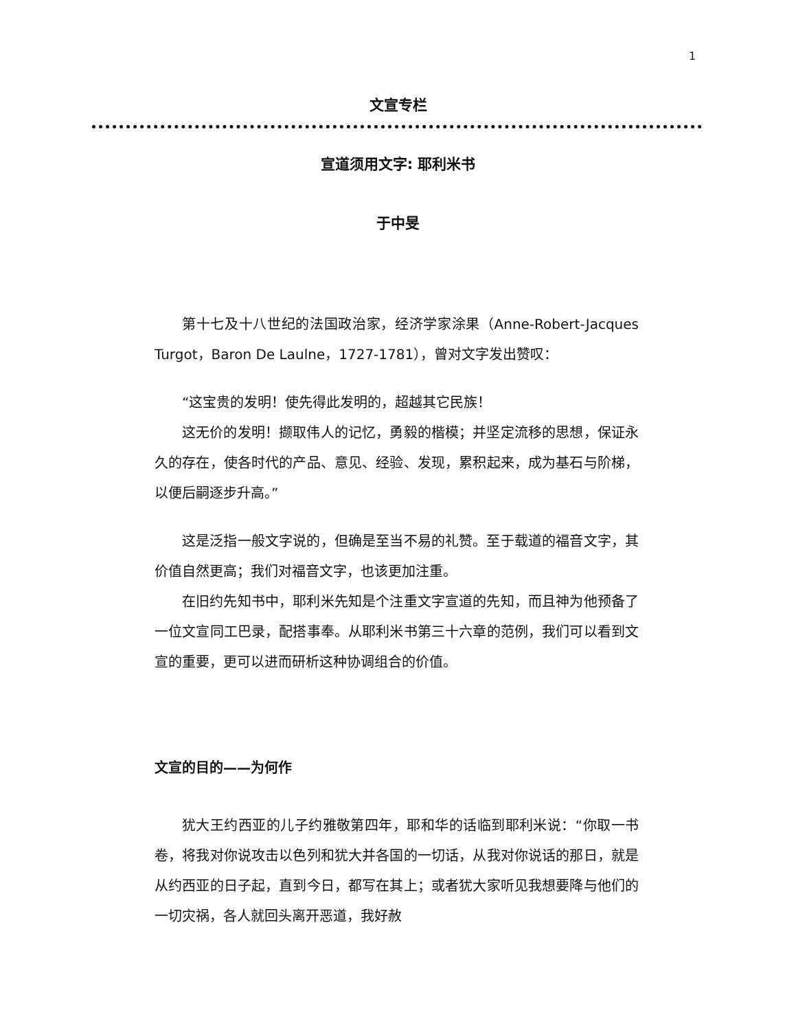1
文宣专栏
宣道须用文字: 耶利米书
于中旻
第十七及十八世纪的法国政治家，经济学家涂果（Anne-Robert-Jacques Turgot，Baron De Laulne，1727-1781），曾对文字发出赞叹：
“这宝贵的发明！使先得此发明的，超越其它民族！
这无价的发明！撷取伟人的记忆，勇毅的楷模；并坚定流移的思想，保证永久的存在，使各时代的产品、意见、经验、发现，累积起来，成为基石与阶梯，以便后嗣逐步升高。”
这是泛指一般文字说的，但确是至当不易的礼赞。至于载道的福音文字，其价值自然更高；我们对福音文字，也该更加注重。
在旧约先知书中，耶利米先知是个注重文字宣道的先知，而且神为他预备了一位文宣同工巴录，配搭事奉。从耶利米书第三十六章的范例，我们可以看到文宣的重要，更可以进而研析这种协调组合的价值。
文宣的目的——为何作
犹大王约西亚的儿子约雅敬第四年，耶和华的话临到耶利米说：“你取一书卷，将我对你说攻击以色列和犹大并各国的一切话，从我对你说话的那日，就是从约西亚的日子起，直到今日，都写在其上；或者犹大家听见我想要降与他们的一切灾祸，各人就回头离开恶道，我好赦